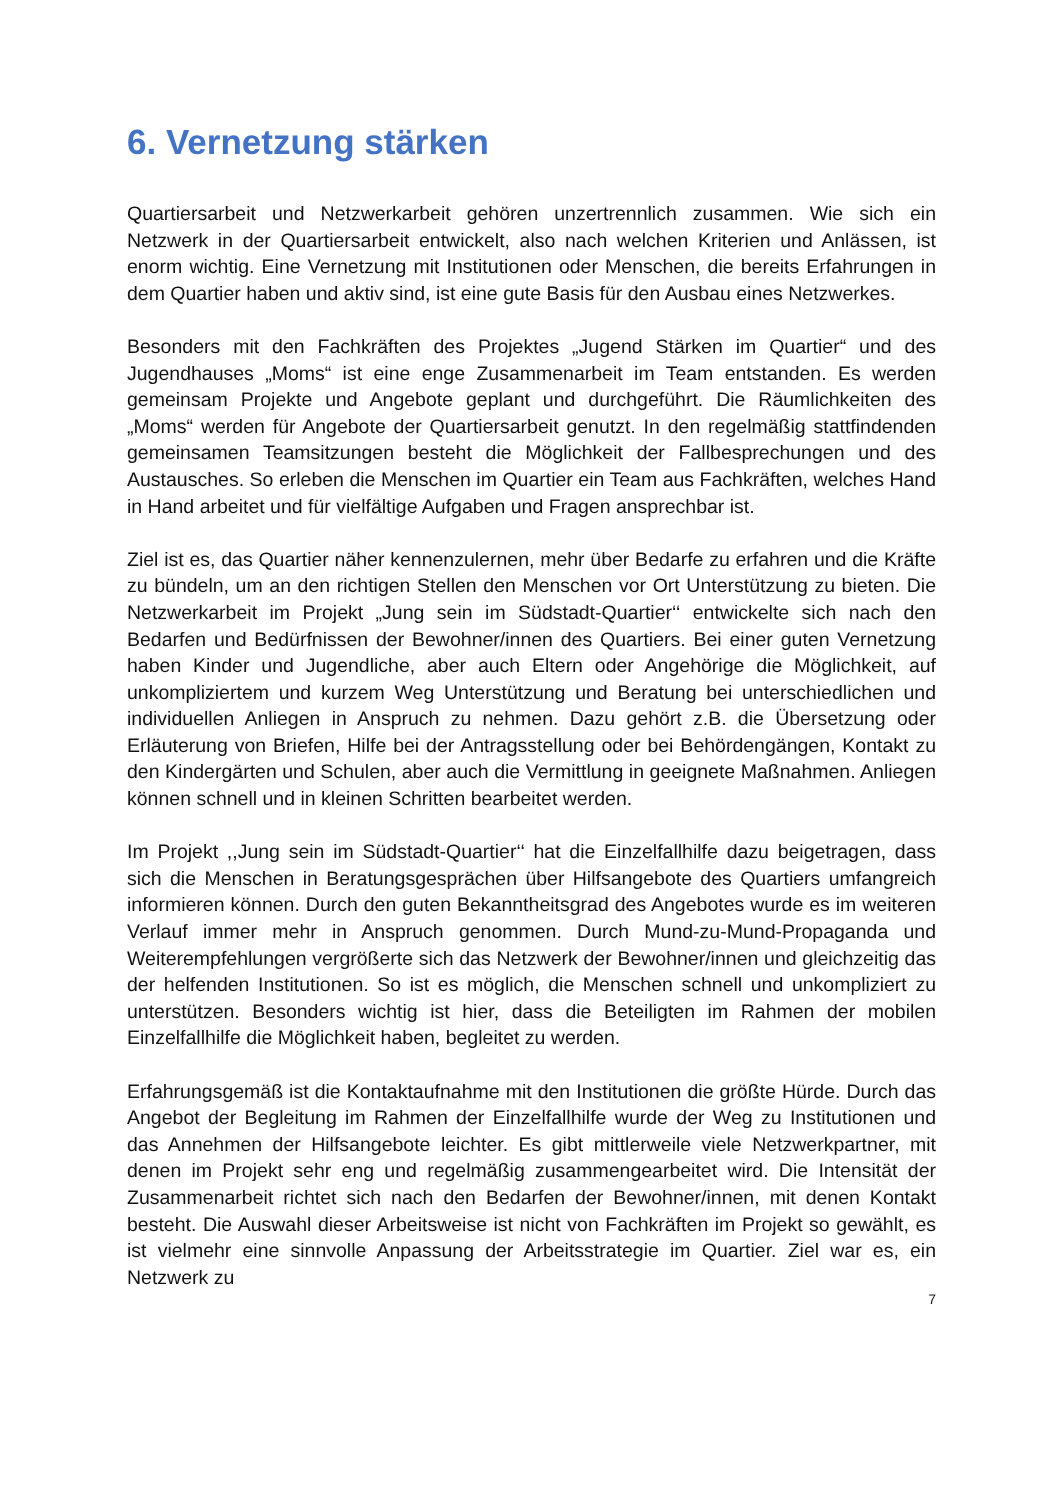6. Vernetzung stärken
Quartiersarbeit und Netzwerkarbeit gehören unzertrennlich zusammen. Wie sich ein Netzwerk in der Quartiersarbeit entwickelt, also nach welchen Kriterien und Anlässen, ist enorm wichtig. Eine Vernetzung mit Institutionen oder Menschen, die bereits Erfahrungen in dem Quartier haben und aktiv sind, ist eine gute Basis für den Ausbau eines Netzwerkes.
Besonders mit den Fachkräften des Projektes „Jugend Stärken im Quartier“ und des Jugendhauses „Moms“ ist eine enge Zusammenarbeit im Team entstanden. Es werden gemeinsam Projekte und Angebote geplant und durchgeführt. Die Räumlichkeiten des „Moms“ werden für Angebote der Quartiersarbeit genutzt. In den regelmäßig stattfindenden gemeinsamen Teamsitzungen besteht die Möglichkeit der Fallbesprechungen und des Austausches. So erleben die Menschen im Quartier ein Team aus Fachkräften, welches Hand in Hand arbeitet und für vielfältige Aufgaben und Fragen ansprechbar ist.
Ziel ist es, das Quartier näher kennenzulernen, mehr über Bedarfe zu erfahren und die Kräfte zu bündeln, um an den richtigen Stellen den Menschen vor Ort Unterstützung zu bieten. Die Netzwerkarbeit im Projekt „Jung sein im Südstadt-Quartier‘‘ entwickelte sich nach den Bedarfen und Bedürfnissen der Bewohner/innen des Quartiers. Bei einer guten Vernetzung haben Kinder und Jugendliche, aber auch Eltern oder Angehörige die Möglichkeit, auf unkompliziertem und kurzem Weg Unterstützung und Beratung bei unterschiedlichen und individuellen Anliegen in Anspruch zu nehmen. Dazu gehört z.B. die Übersetzung oder Erläuterung von Briefen, Hilfe bei der Antragsstellung oder bei Behördengängen, Kontakt zu den Kindergärten und Schulen, aber auch die Vermittlung in geeignete Maßnahmen. Anliegen können schnell und in kleinen Schritten bearbeitet werden.
Im Projekt ,,Jung sein im Südstadt-Quartier‘‘ hat die Einzelfallhilfe dazu beigetragen, dass sich die Menschen in Beratungsgesprächen über Hilfsangebote des Quartiers umfangreich informieren können. Durch den guten Bekanntheitsgrad des Angebotes wurde es im weiteren Verlauf immer mehr in Anspruch genommen. Durch Mund-zu-Mund-Propaganda und Weiterempfehlungen vergrößerte sich das Netzwerk der Bewohner/innen und gleichzeitig das der helfenden Institutionen. So ist es möglich, die Menschen schnell und unkompliziert zu unterstützen. Besonders wichtig ist hier, dass die Beteiligten im Rahmen der mobilen Einzelfallhilfe die Möglichkeit haben, begleitet zu werden.
Erfahrungsgemäß ist die Kontaktaufnahme mit den Institutionen die größte Hürde. Durch das Angebot der Begleitung im Rahmen der Einzelfallhilfe wurde der Weg zu Institutionen und das Annehmen der Hilfsangebote leichter. Es gibt mittlerweile viele Netzwerkpartner, mit denen im Projekt sehr eng und regelmäßig zusammengearbeitet wird. Die Intensität der Zusammenarbeit richtet sich nach den Bedarfen der Bewohner/innen, mit denen Kontakt besteht. Die Auswahl dieser Arbeitsweise ist nicht von Fachkräften im Projekt so gewählt, es ist vielmehr eine sinnvolle Anpassung der Arbeitsstrategie im Quartier. Ziel war es, ein Netzwerk zu
7